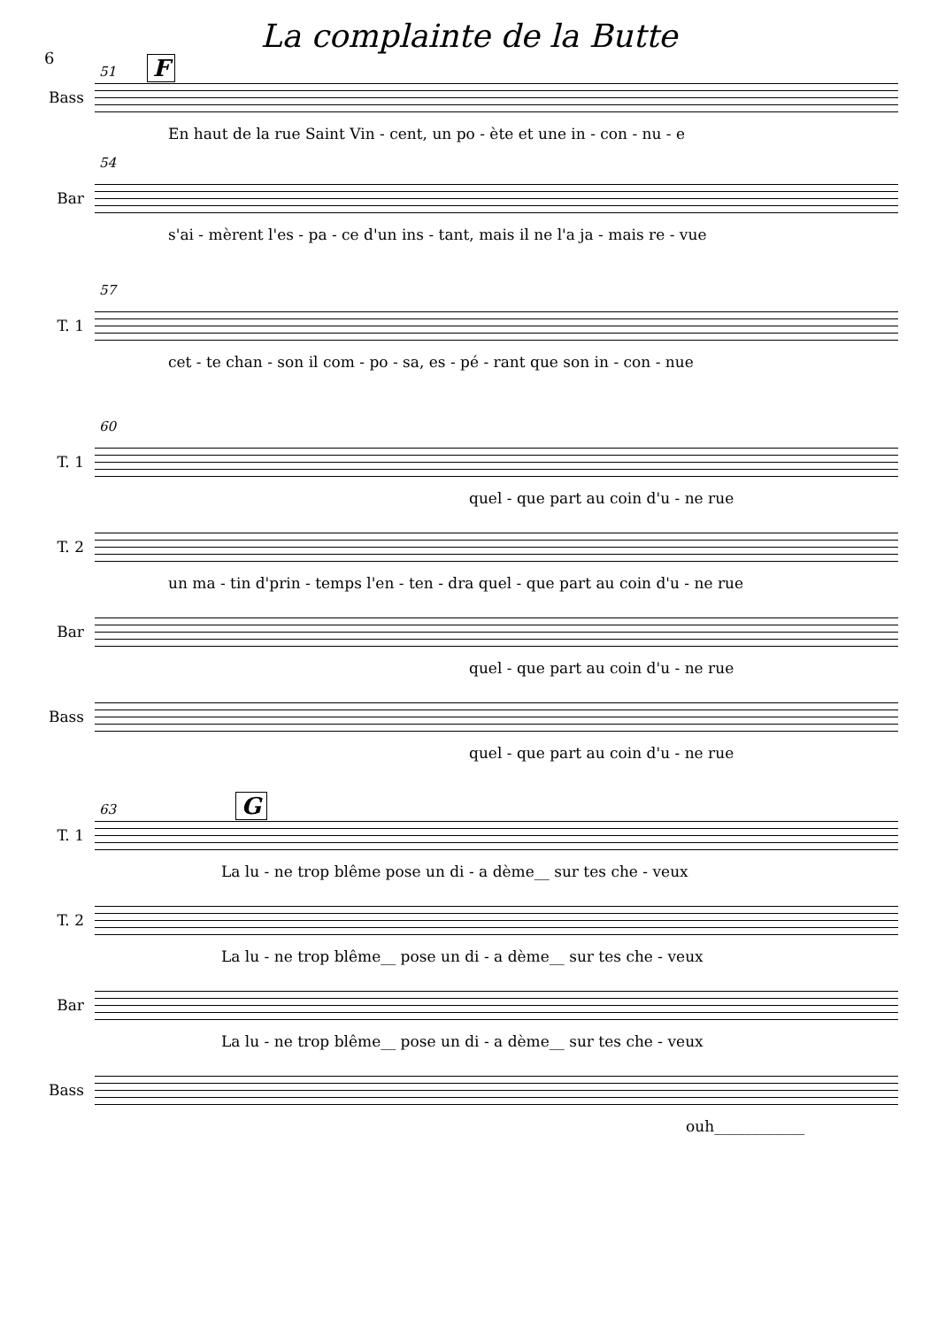6
La complainte de la Butte
51 F
Bass
En haut de la rue Saint Vin - cent, un po - ète et une in - con - nu - e
54
Bar
s'ai - mèrent l'es - pa - ce d'un ins - tant, mais il ne l'a ja - mais re - vue
57
T. 1
cet - te chan - son il com - po - sa, es - pé - rant que son in - con - nue
60
T. 1
quel - que part au coin d'u - ne rue
T. 2
un ma - tin d'prin - temps l'en - ten - dra quel - que part au coin d'u - ne rue
Bar
quel - que part au coin d'u - ne rue
Bass
quel - que part au coin d'u - ne rue
63 G
T. 1
La lu - ne trop blême pose un di - a dème__ sur tes che - veux
T. 2
La lu - ne trop blême__ pose un di - a dème__ sur tes che - veux
Bar
La lu - ne trop blême__ pose un di - a dème__ sur tes che - veux
Bass
ouh____________